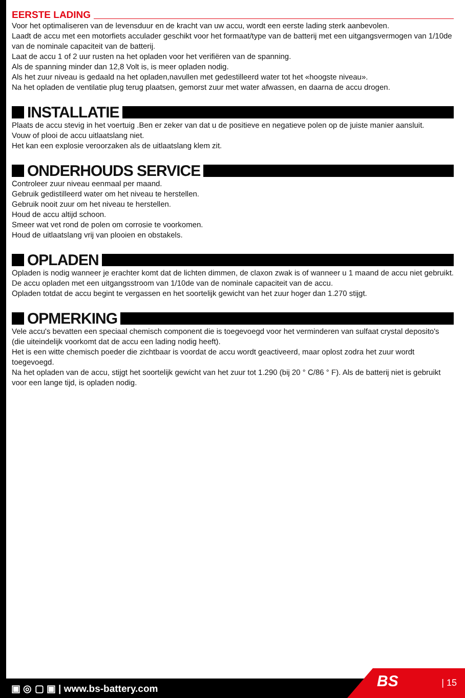EERSTE LADING
Voor het optimaliseren van de levensduur en de kracht van uw accu, wordt een eerste lading sterk aanbevolen.
Laadt de accu met een motorfiets acculader geschikt voor het formaat/type van de batterij met een uitgangsvermogen van 1/10de van de nominale capaciteit van de batterij.
Laat de accu 1 of 2 uur rusten na het opladen voor het verifiëren van de spanning.
Als de spanning minder dan 12,8 Volt is, is meer opladen nodig.
Als het zuur niveau is gedaald na het opladen,navullen met gedestilleerd water tot het «hoogste niveau».
Na het opladen de ventilatie plug terug plaatsen, gemorst zuur met water afwassen, en daarna de accu drogen.
INSTALLATIE
Plaats de accu stevig in het voertuig .Ben er zeker van dat u de positieve en negatieve polen op de juiste manier aansluit.
Vouw of plooi de accu uitlaatslang niet.
Het kan een explosie veroorzaken als de uitlaatslang klem zit.
ONDERHOUDS SERVICE
Controleer zuur niveau eenmaal per maand.
Gebruik gedistilleerd water om het niveau te herstellen.
Gebruik nooit zuur om het niveau te herstellen.
Houd de accu altijd schoon.
Smeer wat vet rond de polen om corrosie te voorkomen.
Houd de uitlaatslang vrij van plooien en obstakels.
OPLADEN
Opladen is nodig wanneer je erachter komt dat de lichten dimmen, de claxon zwak is of wanneer u 1 maand de accu niet gebruikt.
De accu opladen met een uitgangsstroom van 1/10de van de nominale capaciteit van de accu.
Opladen totdat de accu begint te vergassen en het soortelijk gewicht van het zuur hoger dan 1.270 stijgt.
OPMERKING
Vele accu's bevatten een speciaal chemisch component die is toegevoegd voor het verminderen van sulfaat crystal deposito's (die uiteindelijk voorkomt dat de accu een lading nodig heeft).
Het is een witte chemisch poeder die zichtbaar is voordat de accu wordt geactiveerd, maar oplost zodra het zuur wordt toegevoegd.
Na het opladen van de accu, stijgt het soortelijk gewicht van het zuur tot 1.290 (bij 20 ° C/86 ° F). Als de batterij niet is gebruikt voor een lange tijd, is opladen nodig.
▣ ◎ ▢ ▣ | www.bs-battery.com BS | 15